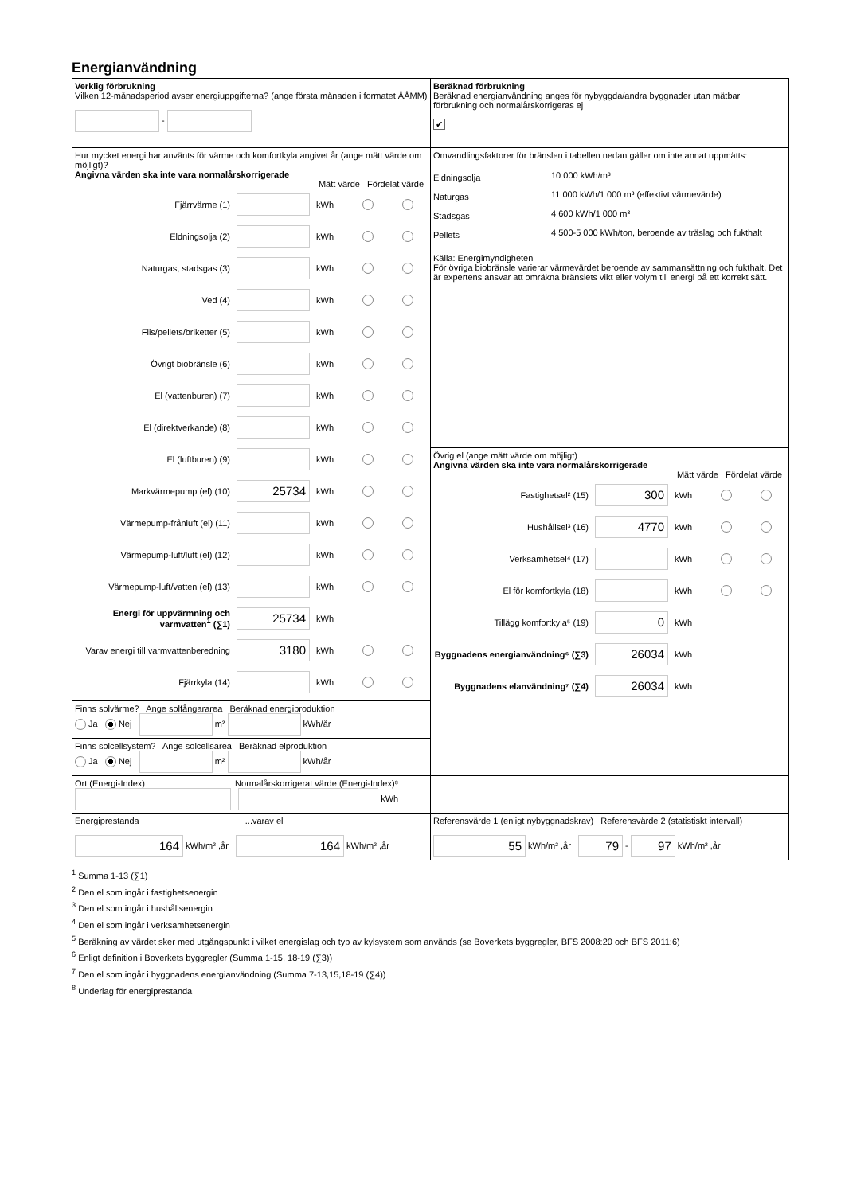Energianvändning
| Verklig förbrukning Vilken 12-månadsperiod avser energiuppgifterna? (ange första månaden i formatet ÅÅMM) - | Beräknad förbrukning Beräknad energianvändning anges för nybyggda/andra byggnader utan mätbar förbrukning och normalårskorrigeras ej ✔ |
| Hur mycket energi har använts för värme och komfortkyla angivet år (ange mätt värde om möjligt)? Angivna värden ska inte vara normalårskorrigerade Mätt värde Fördelat värde Fjärrvärme (1) kWh Eldningsolja (2) kWh Naturgas, stadsgas (3) kWh Ved (4) kWh Flis/pellets/briketter (5) kWh Övrigt biobränsle (6) kWh El (vattenburen) (7) kWh El (direktverkande) (8) kWh El (luftburen) (9) kWh Markvärmepump (el) (10) 25734 kWh Värmepump-frånluft (el) (11) kWh Värmepump-luft/luft (el) (12) kWh Värmepump-luft/vatten (el) (13) kWh Energi för uppvärmning och varmvatten<sup>1</sup> (∑1) 25734 kWh Varav energi till varmvattenberedning 3180 kWh Fjärrkyla (14) kWh | Omvandlingsfaktorer för bränslen i tabellen nedan gäller om inte annat uppmätts: / Eldningsolja / 10 000 kWh/m³ / / Naturgas / 11 000 kWh/1 000 m³ (effektivt värmevärde) / / Stadsgas / 4 600 kWh/1 000 m³ / / Pellets / 4 500-5 000 kWh/ton, beroende av träslag och fukthalt / Källa: Energimyndigheten För övriga biobränsle varierar värmevärdet beroende av sammansättning och fukthalt. Det är expertens ansvar att omräkna bränslets vikt eller volym till energi på ett korrekt sätt. |
| | Övrig el (ange mätt värde om möjligt) Angivna värden ska inte vara normalårskorrigerade Mätt värde Fördelat värde Fastighetsel² (15) 300 kWh Hushållsel³ (16) 4770 kWh Verksamhetsel⁴ (17) kWh El för komfortkyla (18) kWh Tillägg komfortkyla⁵ (19) 0 kWh Byggnadens energianvändning⁶ (∑3) 26034 kWh Byggnadens elanvändning⁷ (∑4) 26034 kWh |
| Finns solvärme? Ange solfångararea Beräknad energiproduktion Ja Nej m² kWh/år | |
| Finns solcellsystem? Ange solcellsarea Beräknad elproduktion Ja Nej m² kWh/år | |
| Ort (Energi-Index) Normalårskorrigerat värde (Energi-Index)⁸ kWh | |
| Energiprestanda ...varav el 164 kWh/m² ,år 164 kWh/m² ,år | Referensvärde 1 (enligt nybyggnadskrav) Referensvärde 2 (statistiskt intervall) 55 kWh/m² ,år 79 - 97 kWh/m² ,år |
<sup>1</sup> Summa 1-13 (∑1)
<sup>2</sup> Den el som ingår i fastighetsenergin
<sup>3</sup> Den el som ingår i hushållsenergin
<sup>4</sup> Den el som ingår i verksamhetsenergin
<sup>5</sup> Beräkning av värdet sker med utgångspunkt i vilket energislag och typ av kylsystem som används (se Boverkets byggregler, BFS 2008:20 och BFS 2011:6)
<sup>6</sup> Enligt definition i Boverkets byggregler (Summa 1-15, 18-19 (∑3))
<sup>7</sup> Den el som ingår i byggnadens energianvändning (Summa 7-13,15,18-19 (∑4))
<sup>8</sup> Underlag för energiprestanda